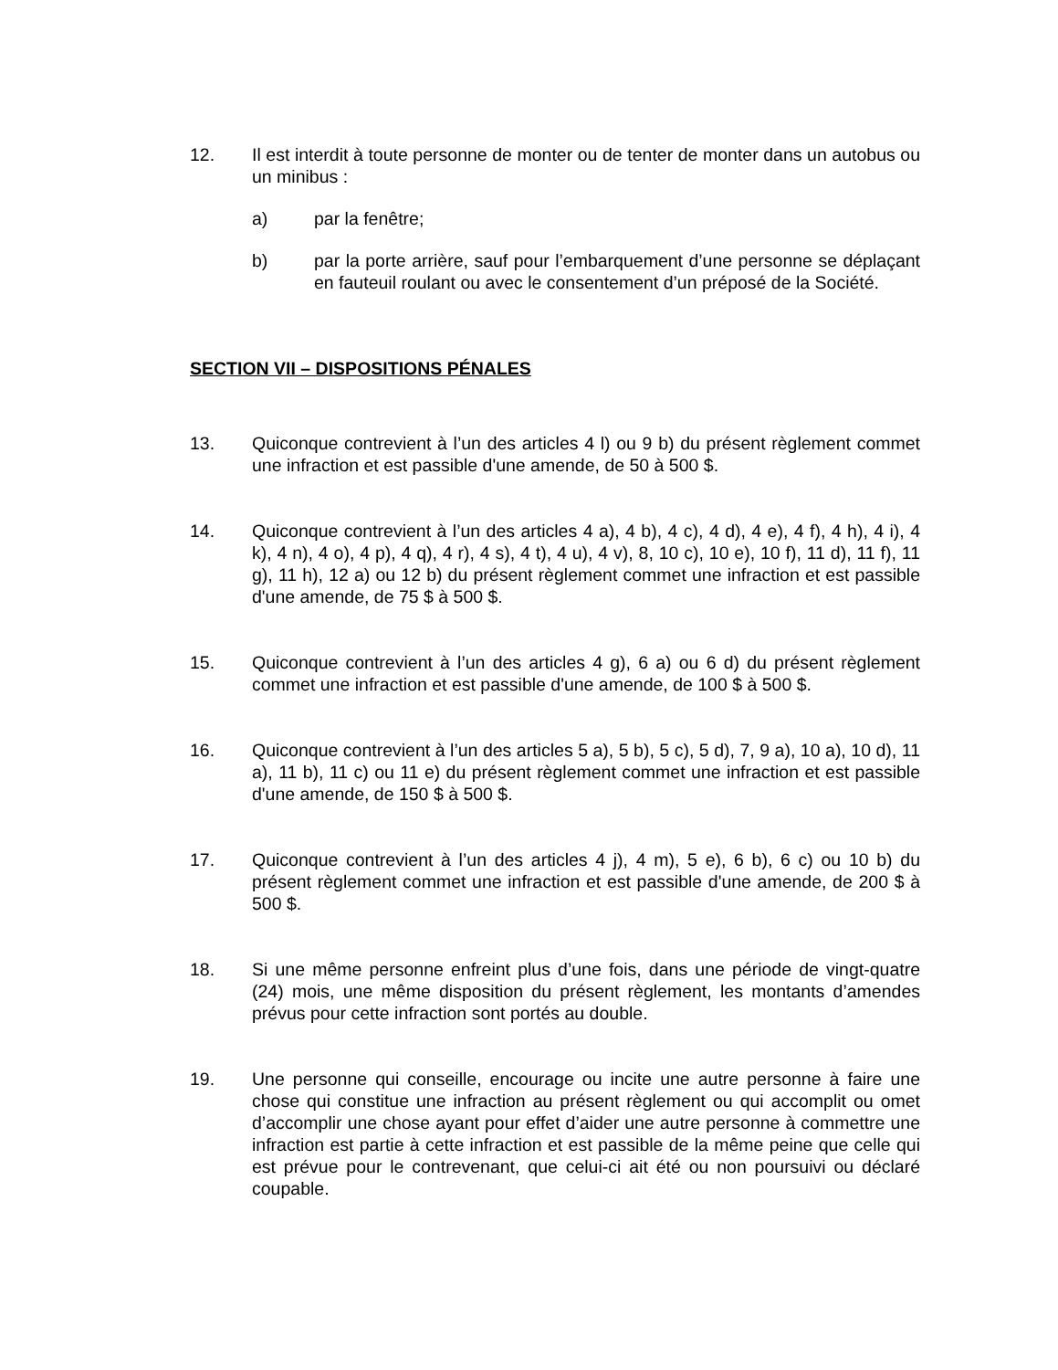12. Il est interdit à toute personne de monter ou de tenter de monter dans un autobus ou un minibus :
a) par la fenêtre;
b) par la porte arrière, sauf pour l’embarquement d’une personne se déplaçant en fauteuil roulant ou avec le consentement d’un préposé de la Société.
SECTION VII – DISPOSITIONS PÉNALES
13. Quiconque contrevient à l’un des articles 4 l) ou 9 b) du présent règlement commet une infraction et est passible d'une amende, de 50 à 500 $.
14. Quiconque contrevient à l’un des articles 4 a), 4 b), 4 c), 4 d), 4 e), 4 f), 4 h), 4 i), 4 k), 4 n), 4 o), 4 p), 4 q), 4 r), 4 s), 4 t), 4 u), 4 v), 8, 10 c), 10 e), 10 f), 11 d), 11 f), 11 g), 11 h), 12 a) ou 12 b) du présent règlement commet une infraction et est passible d'une amende, de 75 $ à 500 $.
15. Quiconque contrevient à l’un des articles 4 g), 6 a) ou 6 d) du présent règlement commet une infraction et est passible d'une amende, de 100 $ à 500 $.
16. Quiconque contrevient à l’un des articles 5 a), 5 b), 5 c), 5 d), 7, 9 a), 10 a), 10 d), 11 a), 11 b), 11 c) ou 11 e) du présent règlement commet une infraction et est passible d'une amende, de 150 $ à 500 $.
17. Quiconque contrevient à l’un des articles 4 j), 4 m), 5 e), 6 b), 6 c) ou 10 b) du présent règlement commet une infraction et est passible d'une amende, de 200 $ à 500 $.
18. Si une même personne enfreint plus d’une fois, dans une période de vingt-quatre (24) mois, une même disposition du présent règlement, les montants d’amendes prévus pour cette infraction sont portés au double.
19. Une personne qui conseille, encourage ou incite une autre personne à faire une chose qui constitue une infraction au présent règlement ou qui accomplit ou omet d’accomplir une chose ayant pour effet d’aider une autre personne à commettre une infraction est partie à cette infraction et est passible de la même peine que celle qui est prévue pour le contrevenant, que celui-ci ait été ou non poursuivi ou déclaré coupable.